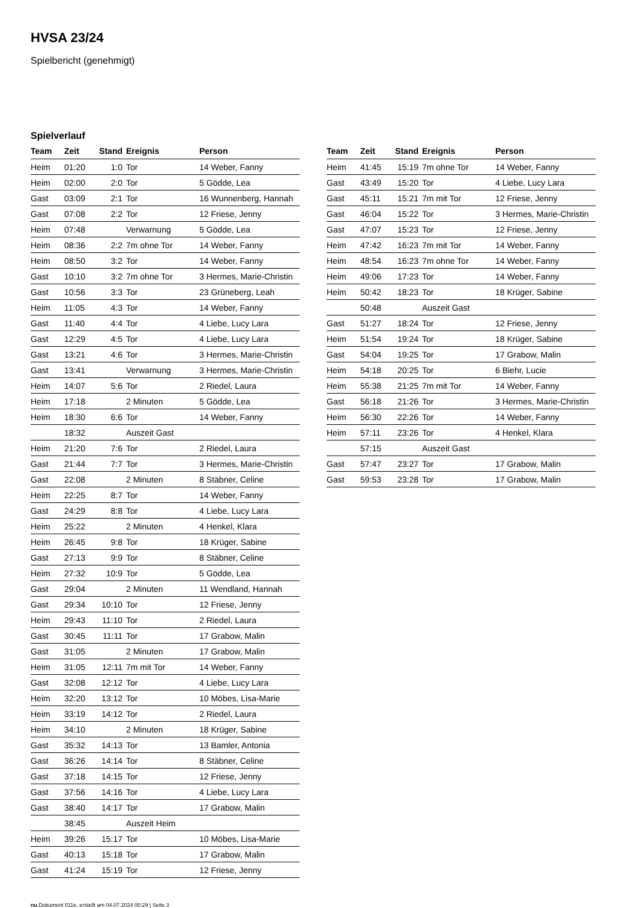HVSA 23/24
Spielbericht (genehmigt)
Spielverlauf
| Team | Zeit | Stand | Ereignis | Person |
| --- | --- | --- | --- | --- |
| Heim | 01:20 | 1:0 | Tor | 14 Weber, Fanny |
| Heim | 02:00 | 2:0 | Tor | 5 Gödde, Lea |
| Gast | 03:09 | 2:1 | Tor | 16 Wunnenberg, Hannah |
| Gast | 07:08 | 2:2 | Tor | 12 Friese, Jenny |
| Heim | 07:48 | | Verwarnung | 5 Gödde, Lea |
| Heim | 08:36 | 2:2 | 7m ohne Tor | 14 Weber, Fanny |
| Heim | 08:50 | 3:2 | Tor | 14 Weber, Fanny |
| Gast | 10:10 | 3:2 | 7m ohne Tor | 3 Hermes, Marie-Christin |
| Gast | 10:56 | 3:3 | Tor | 23 Grüneberg, Leah |
| Heim | 11:05 | 4:3 | Tor | 14 Weber, Fanny |
| Gast | 11:40 | 4:4 | Tor | 4 Liebe, Lucy Lara |
| Gast | 12:29 | 4:5 | Tor | 4 Liebe, Lucy Lara |
| Gast | 13:21 | 4:6 | Tor | 3 Hermes, Marie-Christin |
| Gast | 13:41 | | Verwarnung | 3 Hermes, Marie-Christin |
| Heim | 14:07 | 5:6 | Tor | 2 Riedel, Laura |
| Heim | 17:18 | | 2 Minuten | 5 Gödde, Lea |
| Heim | 18:30 | 6:6 | Tor | 14 Weber, Fanny |
| | 18:32 | | Auszeit Gast | |
| Heim | 21:20 | 7:6 | Tor | 2 Riedel, Laura |
| Gast | 21:44 | 7:7 | Tor | 3 Hermes, Marie-Christin |
| Gast | 22:08 | | 2 Minuten | 8 Stäbner, Celine |
| Heim | 22:25 | 8:7 | Tor | 14 Weber, Fanny |
| Gast | 24:29 | 8:8 | Tor | 4 Liebe, Lucy Lara |
| Heim | 25:22 | | 2 Minuten | 4 Henkel, Klara |
| Heim | 26:45 | 9:8 | Tor | 18 Krüger, Sabine |
| Gast | 27:13 | 9:9 | Tor | 8 Stäbner, Celine |
| Heim | 27:32 | 10:9 | Tor | 5 Gödde, Lea |
| Gast | 29:04 | | 2 Minuten | 11 Wendland, Hannah |
| Gast | 29:34 | 10:10 | Tor | 12 Friese, Jenny |
| Heim | 29:43 | 11:10 | Tor | 2 Riedel, Laura |
| Gast | 30:45 | 11:11 | Tor | 17 Grabow, Malin |
| Gast | 31:05 | | 2 Minuten | 17 Grabow, Malin |
| Heim | 31:05 | 12:11 | 7m mit Tor | 14 Weber, Fanny |
| Gast | 32:08 | 12:12 | Tor | 4 Liebe, Lucy Lara |
| Heim | 32:20 | 13:12 | Tor | 10 Möbes, Lisa-Marie |
| Heim | 33:19 | 14:12 | Tor | 2 Riedel, Laura |
| Heim | 34:10 | | 2 Minuten | 18 Krüger, Sabine |
| Gast | 35:32 | 14:13 | Tor | 13 Bamler, Antonia |
| Gast | 36:26 | 14:14 | Tor | 8 Stäbner, Celine |
| Gast | 37:18 | 14:15 | Tor | 12 Friese, Jenny |
| Gast | 37:56 | 14:16 | Tor | 4 Liebe, Lucy Lara |
| Gast | 38:40 | 14:17 | Tor | 17 Grabow, Malin |
| | 38:45 | | Auszeit Heim | |
| Heim | 39:26 | 15:17 | Tor | 10 Möbes, Lisa-Marie |
| Gast | 40:13 | 15:18 | Tor | 17 Grabow, Malin |
| Gast | 41:24 | 15:19 | Tor | 12 Friese, Jenny |
| Team | Zeit | Stand | Ereignis | Person |
| --- | --- | --- | --- | --- |
| Heim | 41:45 | 15:19 | 7m ohne Tor | 14 Weber, Fanny |
| Gast | 43:49 | 15:20 | Tor | 4 Liebe, Lucy Lara |
| Gast | 45:11 | 15:21 | 7m mit Tor | 12 Friese, Jenny |
| Gast | 46:04 | 15:22 | Tor | 3 Hermes, Marie-Christin |
| Gast | 47:07 | 15:23 | Tor | 12 Friese, Jenny |
| Heim | 47:42 | 16:23 | 7m mit Tor | 14 Weber, Fanny |
| Heim | 48:54 | 16:23 | 7m ohne Tor | 14 Weber, Fanny |
| Heim | 49:06 | 17:23 | Tor | 14 Weber, Fanny |
| Heim | 50:42 | 18:23 | Tor | 18 Krüger, Sabine |
| | 50:48 | | Auszeit Gast | |
| Gast | 51:27 | 18:24 | Tor | 12 Friese, Jenny |
| Heim | 51:54 | 19:24 | Tor | 18 Krüger, Sabine |
| Gast | 54:04 | 19:25 | Tor | 17 Grabow, Malin |
| Heim | 54:18 | 20:25 | Tor | 6 Biehr, Lucie |
| Heim | 55:38 | 21:25 | 7m mit Tor | 14 Weber, Fanny |
| Gast | 56:18 | 21:26 | Tor | 3 Hermes, Marie-Christin |
| Heim | 56:30 | 22:26 | Tor | 14 Weber, Fanny |
| Heim | 57:11 | 23:26 | Tor | 4 Henkel, Klara |
| | 57:15 | | Auszeit Gast | |
| Gast | 57:47 | 23:27 | Tor | 17 Grabow, Malin |
| Gast | 59:53 | 23:28 | Tor | 17 Grabow, Malin |
nu.Dokument 011e, erstellt am 04.07.2024 00:29 | Seite 3